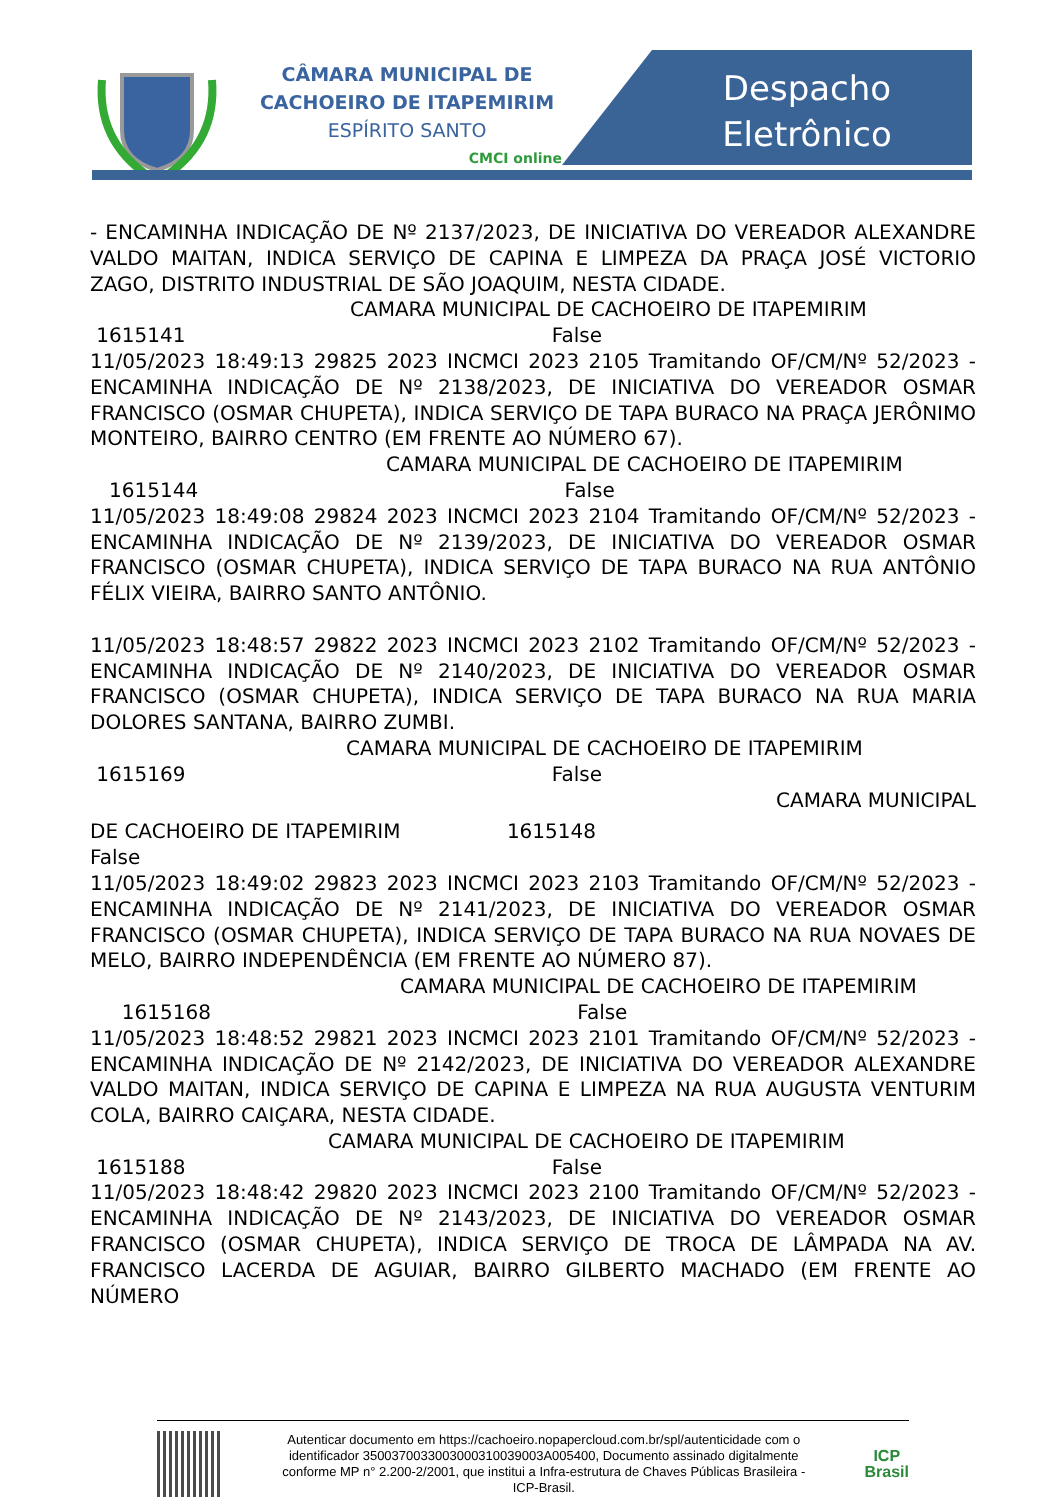CÂMARA MUNICIPAL DE
CACHOEIRO DE ITAPEMIRIM
ESPÍRITO SANTO
CMCI online
Despacho
Eletrônico
- ENCAMINHA INDICAÇÃO DE Nº 2137/2023, DE INICIATIVA DO VEREADOR ALEXANDRE VALDO MAITAN, INDICA SERVIÇO DE CAPINA E LIMPEZA DA PRAÇA JOSÉ VICTORIO ZAGO, DISTRITO INDUSTRIAL DE SÃO JOAQUIM, NESTA CIDADE.
CAMARA MUNICIPAL DE CACHOEIRO DE ITAPEMIRIM
1615141 False
11/05/2023 18:49:13 29825 2023 INCMCI 2023 2105 Tramitando OF/CM/Nº 52/2023 - ENCAMINHA INDICAÇÃO DE Nº 2138/2023, DE INICIATIVA DO VEREADOR OSMAR FRANCISCO (OSMAR CHUPETA), INDICA SERVIÇO DE TAPA BURACO NA PRAÇA JERÔNIMO MONTEIRO, BAIRRO CENTRO (EM FRENTE AO NÚMERO 67).
CAMARA MUNICIPAL DE CACHOEIRO DE ITAPEMIRIM
1615144 False
11/05/2023 18:49:08 29824 2023 INCMCI 2023 2104 Tramitando OF/CM/Nº 52/2023 - ENCAMINHA INDICAÇÃO DE Nº 2139/2023, DE INICIATIVA DO VEREADOR OSMAR FRANCISCO (OSMAR CHUPETA), INDICA SERVIÇO DE TAPA BURACO NA RUA ANTÔNIO FÉLIX VIEIRA, BAIRRO SANTO ANTÔNIO.
11/05/2023 18:48:57 29822 2023 INCMCI 2023 2102 Tramitando OF/CM/Nº 52/2023 - ENCAMINHA INDICAÇÃO DE Nº 2140/2023, DE INICIATIVA DO VEREADOR OSMAR FRANCISCO (OSMAR CHUPETA), INDICA SERVIÇO DE TAPA BURACO NA RUA MARIA DOLORES SANTANA, BAIRRO ZUMBI.
CAMARA MUNICIPAL DE CACHOEIRO DE ITAPEMIRIM
1615169 False
CAMARA MUNICIPAL
DE CACHOEIRO DE ITAPEMIRIM 1615148
False
11/05/2023 18:49:02 29823 2023 INCMCI 2023 2103 Tramitando OF/CM/Nº 52/2023 - ENCAMINHA INDICAÇÃO DE Nº 2141/2023, DE INICIATIVA DO VEREADOR OSMAR FRANCISCO (OSMAR CHUPETA), INDICA SERVIÇO DE TAPA BURACO NA RUA NOVAES DE MELO, BAIRRO INDEPENDÊNCIA (EM FRENTE AO NÚMERO 87).
CAMARA MUNICIPAL DE CACHOEIRO DE ITAPEMIRIM
1615168 False
11/05/2023 18:48:52 29821 2023 INCMCI 2023 2101 Tramitando OF/CM/Nº 52/2023 - ENCAMINHA INDICAÇÃO DE Nº 2142/2023, DE INICIATIVA DO VEREADOR ALEXANDRE VALDO MAITAN, INDICA SERVIÇO DE CAPINA E LIMPEZA NA RUA AUGUSTA VENTURIM COLA, BAIRRO CAIÇARA, NESTA CIDADE.
CAMARA MUNICIPAL DE CACHOEIRO DE ITAPEMIRIM
1615188 False
11/05/2023 18:48:42 29820 2023 INCMCI 2023 2100 Tramitando OF/CM/Nº 52/2023 - ENCAMINHA INDICAÇÃO DE Nº 2143/2023, DE INICIATIVA DO VEREADOR OSMAR FRANCISCO (OSMAR CHUPETA), INDICA SERVIÇO DE TROCA DE LÂMPADA NA AV. FRANCISCO LACERDA DE AGUIAR, BAIRRO GILBERTO MACHADO (EM FRENTE AO NÚMERO
Autenticar documento em https://cachoeiro.nopapercloud.com.br/spl/autenticidade com o identificador 3500370033003000310039003A005400, Documento assinado digitalmente conforme MP n° 2.200-2/2001, que institui a Infra-estrutura de Chaves Públicas Brasileira - ICP-Brasil.
ICP
Brasil